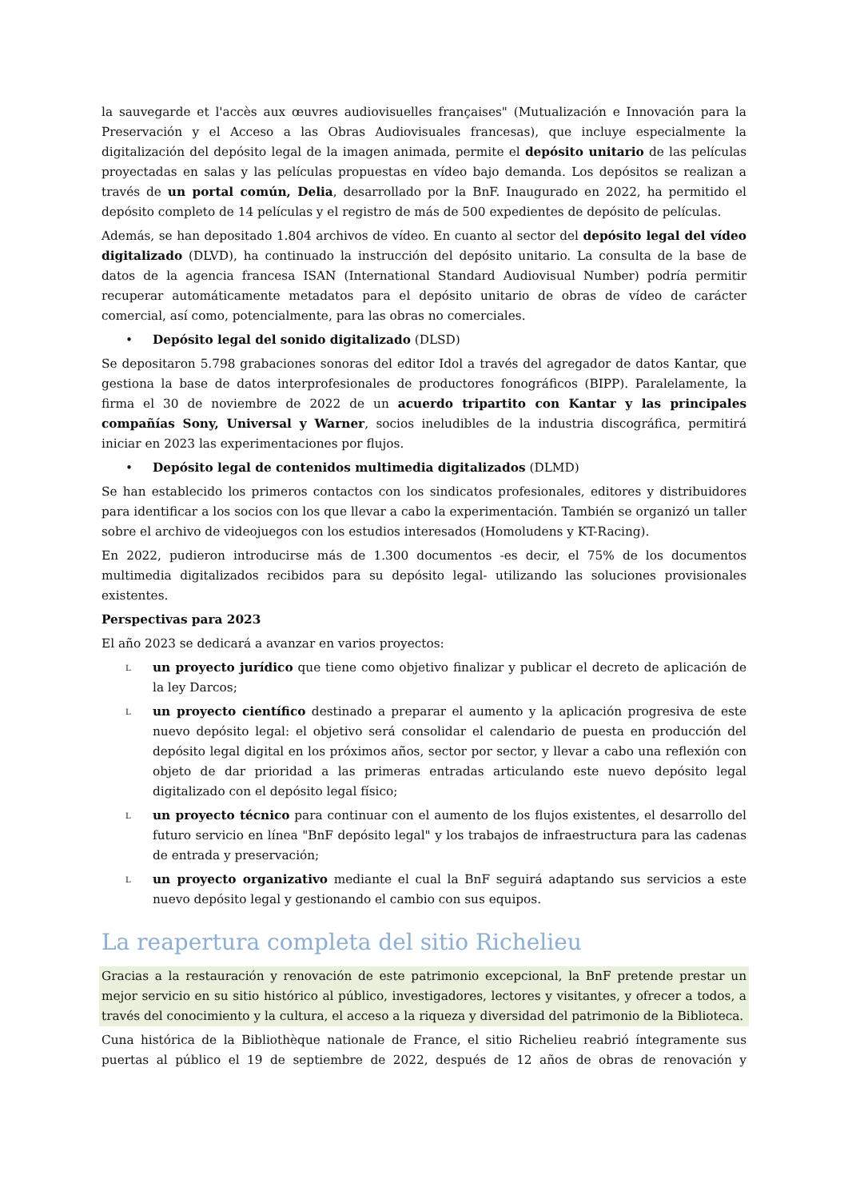la sauvegarde et l'accès aux œuvres audiovisuelles françaises" (Mutualización e Innovación para la Preservación y el Acceso a las Obras Audiovisuales francesas), que incluye especialmente la digitalización del depósito legal de la imagen animada, permite el depósito unitario de las películas proyectadas en salas y las películas propuestas en vídeo bajo demanda. Los depósitos se realizan a través de un portal común, Delia, desarrollado por la BnF. Inaugurado en 2022, ha permitido el depósito completo de 14 películas y el registro de más de 500 expedientes de depósito de películas.
Además, se han depositado 1.804 archivos de vídeo. En cuanto al sector del depósito legal del vídeo digitalizado (DLVD), ha continuado la instrucción del depósito unitario. La consulta de la base de datos de la agencia francesa ISAN (International Standard Audiovisual Number) podría permitir recuperar automáticamente metadatos para el depósito unitario de obras de vídeo de carácter comercial, así como, potencialmente, para las obras no comerciales.
• Depósito legal del sonido digitalizado (DLSD)
Se depositaron 5.798 grabaciones sonoras del editor Idol a través del agregador de datos Kantar, que gestiona la base de datos interprofesionales de productores fonográficos (BIPP). Paralelamente, la firma el 30 de noviembre de 2022 de un acuerdo tripartito con Kantar y las principales compañías Sony, Universal y Warner, socios ineludibles de la industria discográfica, permitirá iniciar en 2023 las experimentaciones por flujos.
• Depósito legal de contenidos multimedia digitalizados (DLMD)
Se han establecido los primeros contactos con los sindicatos profesionales, editores y distribuidores para identificar a los socios con los que llevar a cabo la experimentación. También se organizó un taller sobre el archivo de videojuegos con los estudios interesados (Homoludens y KT-Racing).
En 2022, pudieron introducirse más de 1.300 documentos -es decir, el 75% de los documentos multimedia digitalizados recibidos para su depósito legal- utilizando las soluciones provisionales existentes.
Perspectivas para 2023
El año 2023 se dedicará a avanzar en varios proyectos:
Lun proyecto jurídico que tiene como objetivo finalizar y publicar el decreto de aplicación de la ley Darcos;
Lun proyecto científico destinado a preparar el aumento y la aplicación progresiva de este nuevo depósito legal: el objetivo será consolidar el calendario de puesta en producción del depósito legal digital en los próximos años, sector por sector, y llevar a cabo una reflexión con objeto de dar prioridad a las primeras entradas articulando este nuevo depósito legal digitalizado con el depósito legal físico;
Lun proyecto técnico para continuar con el aumento de los flujos existentes, el desarrollo del futuro servicio en línea "BnF depósito legal" y los trabajos de infraestructura para las cadenas de entrada y preservación;
Lun proyecto organizativo mediante el cual la BnF seguirá adaptando sus servicios a este nuevo depósito legal y gestionando el cambio con sus equipos.
La reapertura completa del sitio Richelieu
Gracias a la restauración y renovación de este patrimonio excepcional, la BnF pretende prestar un mejor servicio en su sitio histórico al público, investigadores, lectores y visitantes, y ofrecer a todos, a través del conocimiento y la cultura, el acceso a la riqueza y diversidad del patrimonio de la Biblioteca.
Cuna histórica de la Bibliothèque nationale de France, el sitio Richelieu reabrió íntegramente sus puertas al público el 19 de septiembre de 2022, después de 12 años de obras de renovación y